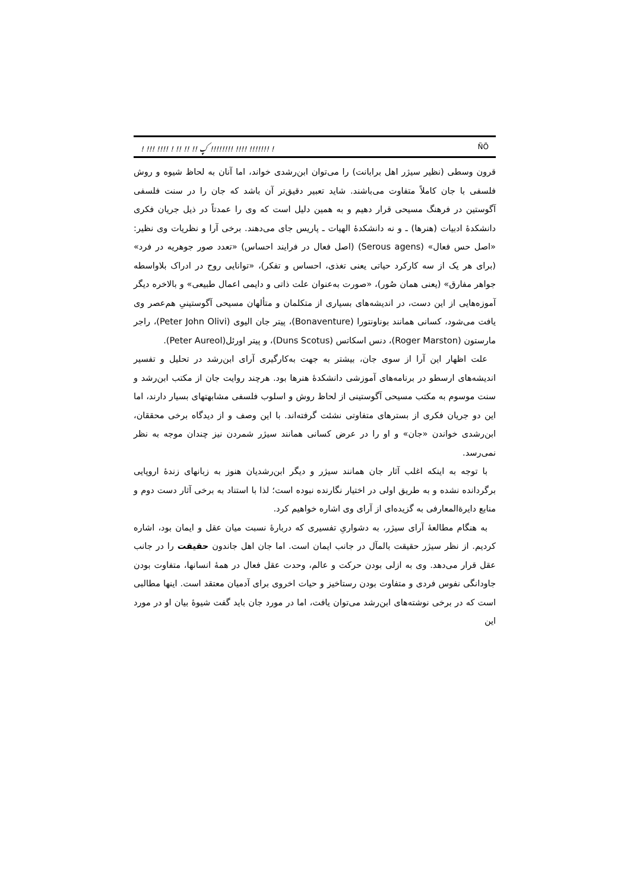! !!! !!!! ! !! !! !! ؼ !!!!!!!! !!!! !!!!!!! ! ÑÕ
قرون وسطی (نظیر سیژر اهل برابانت) را می‌توان ابن‌رشدی خواند، اما آنان به لحاظ شیوه و روش فلسفی با جان کاملاً متفاوت می‌باشند. شاید تعبیر دقیق‌تر آن باشد که جان را در سنت فلسفی آگوستین در فرهنگ مسیحی قرار دهیم و به همین دلیل است که وی را عمدتاً در ذیل جریان فکری دانشکدهٔ ادبیات (هنرها) ـ و نه دانشکدهٔ الهیات ـ پاریس جای می‌دهند. برخی آرا و نظریات وی نظیر: «اصل حس فعال» (Serous agens) (اصل فعال در فرایند احساس) «تعدد صور جوهریه در فرد» (برای هر یک از سه کارکرد حیاتی یعنی تغذی، احساس و تفکر)، «توانایی روح در ادراک بلاواسطه جواهر مفارق» (یعنی همان صُور)، «صورت به‌عنوان علت ذاتی و دایمی اعمال طبیعی» و بالاخره دیگر آموزه‌هایی از این دست، در اندیشه‌های بسیاری از متکلمان و متألهان مسیحی آگوستینیِ هم‌عصر وی یافت می‌شود، کسانی همانند بوناونتورا (Bonaventure)، پیتر جان الیوی (Peter John Olivi)، راجر مارستون (Roger Marston)، دنس اسکاتس (Duns Scotus)، و پیتر اورئل(Peter Aureol).
علت اظهار این آرا از سوی جان، بیشتر به جهت به‌کارگیری آرای ابن‌رشد در تحلیل و تفسیر اندیشه‌های ارسطو در برنامه‌های آموزشی دانشکدهٔ هنرها بود. هرچند روایت جان از مکتب ابن‌رشد و سنت موسوم به مکتب مسیحی آگوستینی از لحاظ روش و اسلوب فلسفی مشابهتهای بسیار دارند، اما این دو جریان فکری از بسترهای متفاوتی نشئت گرفته‌اند. با این وصف و از دیدگاه برخی محققان، ابن‌رشدی خواندن «جان» و او را در عرض کسانی همانند سیژر شمردن نیز چندان موجه به نظر نمی‌رسد.
با توجه به اینکه اغلب آثار جان همانند سیژر و دیگر ابن‌رشدیان هنوز به زبانهای زندهٔ اروپایی برگردانده نشده و به طریق اولی در اختیار نگارنده نبوده است؛ لذا با استناد به برخی آثار دست دوم و منابع دایرةالمعارفی به گزیده‌ای از آرای وی اشاره خواهیم کرد.
به هنگام مطالعهٔ آرای سیژر، به دشواریِ تفسیری که دربارهٔ نسبت میان عقل و ایمان بود، اشاره کردیم. از نظر سیژر حقیقت بالمآل در جانب ایمان است. اما جان اهل جاندون حقیقت را در جانب عقل قرار می‌دهد. وی به ازلی بودن حرکت و عالم، وحدت عقل فعال در همهٔ انسانها، متفاوت بودن جاودانگی نفوس فردی و متفاوت بودن رستاخیز و حیات اخروی برای آدمیان معتقد است. اینها مطالبی است که در برخی نوشته‌های ابن‌رشد می‌توان یافت، اما در مورد جان باید گفت شیوهٔ بیان او در مورد این